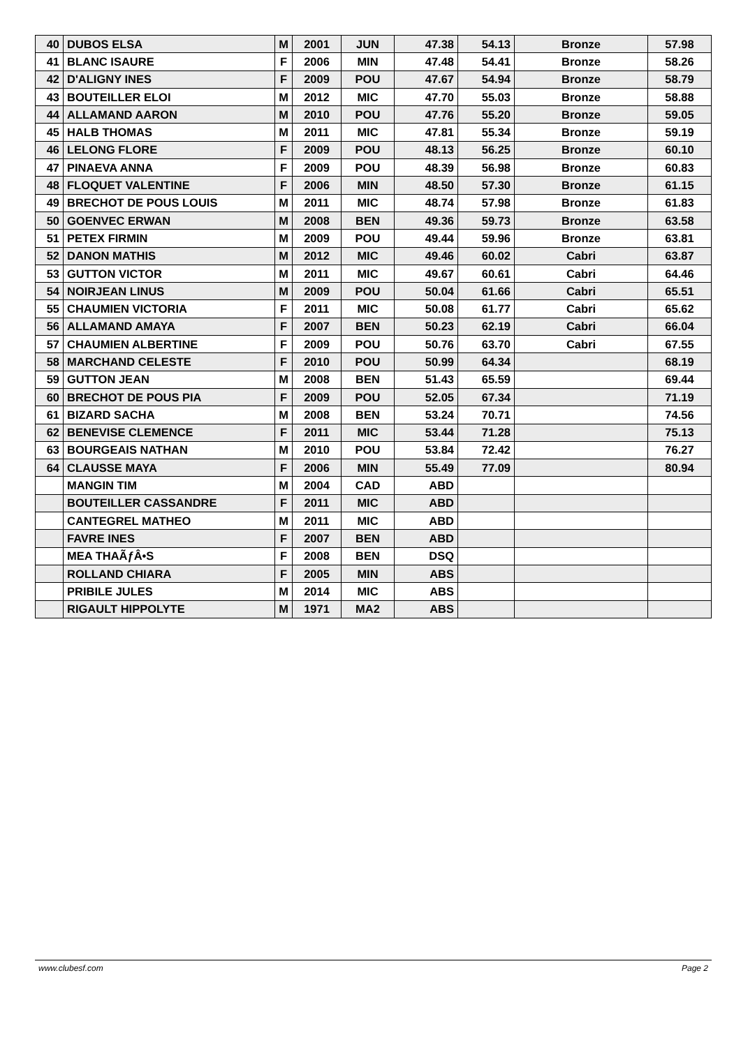| 40 | DUBOS ELSA | M | 2001 | JUN | 47.38 | 54.13 | Bronze | 57.98 |
| 41 | BLANC ISAURE | F | 2006 | MIN | 47.48 | 54.41 | Bronze | 58.26 |
| 42 | D'ALIGNY INES | F | 2009 | POU | 47.67 | 54.94 | Bronze | 58.79 |
| 43 | BOUTEILLER ELOI | M | 2012 | MIC | 47.70 | 55.03 | Bronze | 58.88 |
| 44 | ALLAMAND AARON | M | 2010 | POU | 47.76 | 55.20 | Bronze | 59.05 |
| 45 | HALB THOMAS | M | 2011 | MIC | 47.81 | 55.34 | Bronze | 59.19 |
| 46 | LELONG FLORE | F | 2009 | POU | 48.13 | 56.25 | Bronze | 60.10 |
| 47 | PINAEVA ANNA | F | 2009 | POU | 48.39 | 56.98 | Bronze | 60.83 |
| 48 | FLOQUET VALENTINE | F | 2006 | MIN | 48.50 | 57.30 | Bronze | 61.15 |
| 49 | BRECHOT DE POUS LOUIS | M | 2011 | MIC | 48.74 | 57.98 | Bronze | 61.83 |
| 50 | GOENVEC ERWAN | M | 2008 | BEN | 49.36 | 59.73 | Bronze | 63.58 |
| 51 | PETEX FIRMIN | M | 2009 | POU | 49.44 | 59.96 | Bronze | 63.81 |
| 52 | DANON MATHIS | M | 2012 | MIC | 49.46 | 60.02 | Cabri | 63.87 |
| 53 | GUTTON VICTOR | M | 2011 | MIC | 49.67 | 60.61 | Cabri | 64.46 |
| 54 | NOIRJEAN LINUS | M | 2009 | POU | 50.04 | 61.66 | Cabri | 65.51 |
| 55 | CHAUMIEN VICTORIA | F | 2011 | MIC | 50.08 | 61.77 | Cabri | 65.62 |
| 56 | ALLAMAND AMAYA | F | 2007 | BEN | 50.23 | 62.19 | Cabri | 66.04 |
| 57 | CHAUMIEN ALBERTINE | F | 2009 | POU | 50.76 | 63.70 | Cabri | 67.55 |
| 58 | MARCHAND CELESTE | F | 2010 | POU | 50.99 | 64.34 | | 68.19 |
| 59 | GUTTON JEAN | M | 2008 | BEN | 51.43 | 65.59 | | 69.44 |
| 60 | BRECHOT DE POUS PIA | F | 2009 | POU | 52.05 | 67.34 | | 71.19 |
| 61 | BIZARD SACHA | M | 2008 | BEN | 53.24 | 70.71 | | 74.56 |
| 62 | BENEVISE CLEMENCE | F | 2011 | MIC | 53.44 | 71.28 | | 75.13 |
| 63 | BOURGEAIS NATHAN | M | 2010 | POU | 53.84 | 72.42 | | 76.27 |
| 64 | CLAUSSE MAYA | F | 2006 | MIN | 55.49 | 77.09 | | 80.94 |
| | MANGIN TIM | M | 2004 | CAD | ABD | | | |
| | BOUTEILLER CASSANDRE | F | 2011 | MIC | ABD | | | |
| | CANTEGREL MATHEO | M | 2011 | MIC | ABD | | | |
| | FAVRE INES | F | 2007 | BEN | ABD | | | |
| | MEA THAÃƒÂ•S | F | 2008 | BEN | DSQ | | | |
| | ROLLAND CHIARA | F | 2005 | MIN | ABS | | | |
| | PRIBILE JULES | M | 2014 | MIC | ABS | | | |
| | RIGAULT HIPPOLYTE | M | 1971 | MA2 | ABS | | | |
www.clubesf.com Page 2